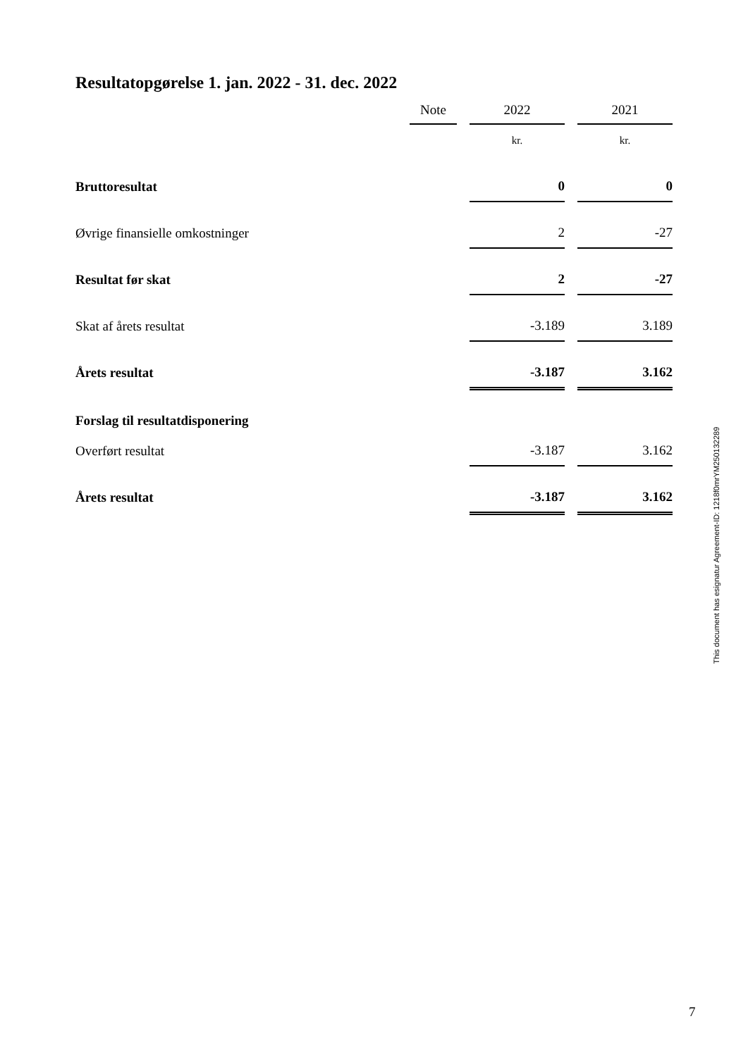Resultatopgørelse 1. jan. 2022 - 31. dec. 2022
| | Note | | 2022 | | 2021 |
| --- | --- | --- | --- | --- | --- |
| | | | kr. | | kr. |
| Bruttoresultat | | | 0 | | 0 |
| Øvrige finansielle omkostninger | | | 2 | | -27 |
| Resultat før skat | | | 2 | | -27 |
| Skat af årets resultat | | | -3.189 | | 3.189 |
| Årets resultat | | | -3.187 | | 3.162 |
| Forslag til resultatdisponering | | | | | |
| Overført resultat | | | -3.187 | | 3.162 |
| Årets resultat | | | -3.187 | | 3.162 |
This document has esignatur Agreement-ID: 1218f0mrYM250132289
7